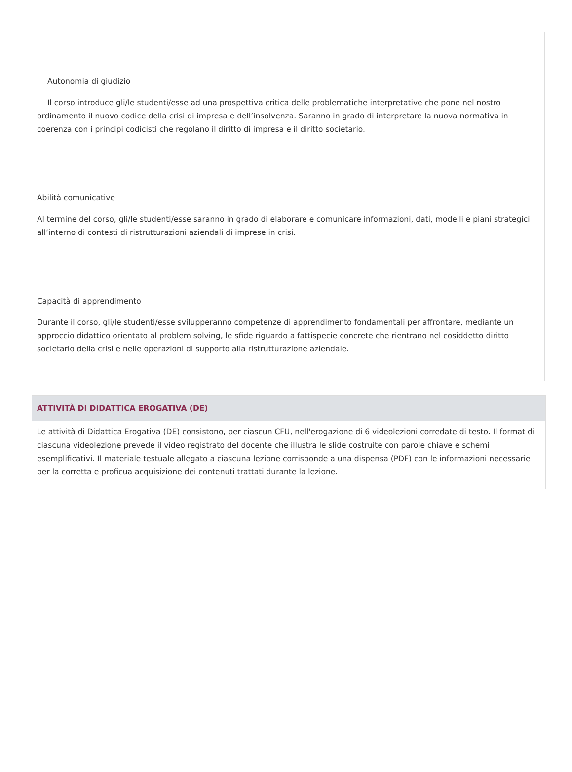Autonomia di giudizio
Il corso introduce gli/le studenti/esse ad una prospettiva critica delle problematiche interpretative che pone nel nostro ordinamento il nuovo codice della crisi di impresa e dell’insolvenza. Saranno in grado di interpretare la nuova normativa in coerenza con i principi codicisti che regolano il diritto di impresa e il diritto societario.
Abilità comunicative
Al termine del corso, gli/le studenti/esse saranno in grado di elaborare e comunicare informazioni, dati, modelli e piani strategici all’interno di contesti di ristrutturazioni aziendali di imprese in crisi.
Capacità di apprendimento
Durante il corso, gli/le studenti/esse svilupperanno competenze di apprendimento fondamentali per affrontare, mediante un approccio didattico orientato al problem solving, le sfide riguardo a fattispecie concrete che rientrano nel cosiddetto diritto societario della crisi e nelle operazioni di supporto alla ristrutturazione aziendale.
ATTIVITÀ DI DIDATTICA EROGATIVA (DE)
Le attività di Didattica Erogativa (DE) consistono, per ciascun CFU, nell'erogazione di 6 videolezioni corredate di testo. Il format di ciascuna videolezione prevede il video registrato del docente che illustra le slide costruite con parole chiave e schemi esemplificativi. Il materiale testuale allegato a ciascuna lezione corrisponde a una dispensa (PDF) con le informazioni necessarie per la corretta e proficua acquisizione dei contenuti trattati durante la lezione.